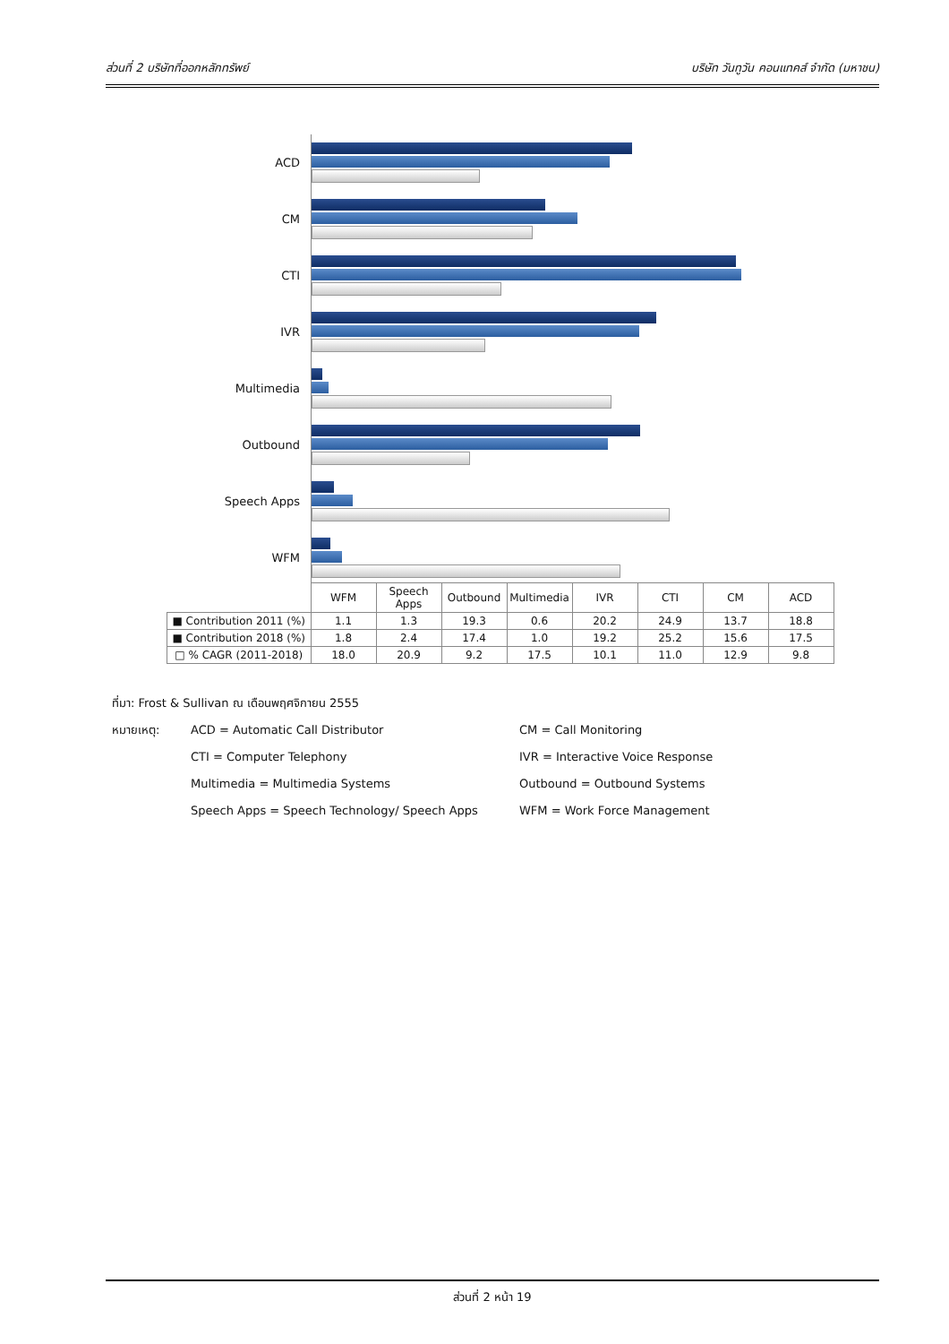ส่วนที่ 2 บริษัทที่ออกหลักทรัพย์ บริษัท วันทูวัน คอนแทคส์ จำกัด (มหาชน)
ACD
CM
CTI
IVR
Multimedia
Outbound
Speech Apps
WFM
| | WFM | Speech Apps | Outbound | Multimedia | IVR | CTI | CM | ACD |
| --- | --- | --- | --- | --- | --- | --- | --- | --- |
| ■ Contribution 2011 (%) | 1.1 | 1.3 | 19.3 | 0.6 | 20.2 | 24.9 | 13.7 | 18.8 |
| ■ Contribution 2018 (%) | 1.8 | 2.4 | 17.4 | 1.0 | 19.2 | 25.2 | 15.6 | 17.5 |
| □ % CAGR (2011-2018) | 18.0 | 20.9 | 9.2 | 17.5 | 10.1 | 11.0 | 12.9 | 9.8 |
ที่มา: Frost & Sullivan ณ เดือนพฤศจิกายน 2555
หมายเหตุ: ACD = Automatic Call Distributor CM = Call Monitoring
CTI = Computer Telephony IVR = Interactive Voice Response
Multimedia = Multimedia Systems Outbound = Outbound Systems
Speech Apps = Speech Technology/ Speech Apps WFM = Work Force Management
ส่วนที่ 2 หน้า 19